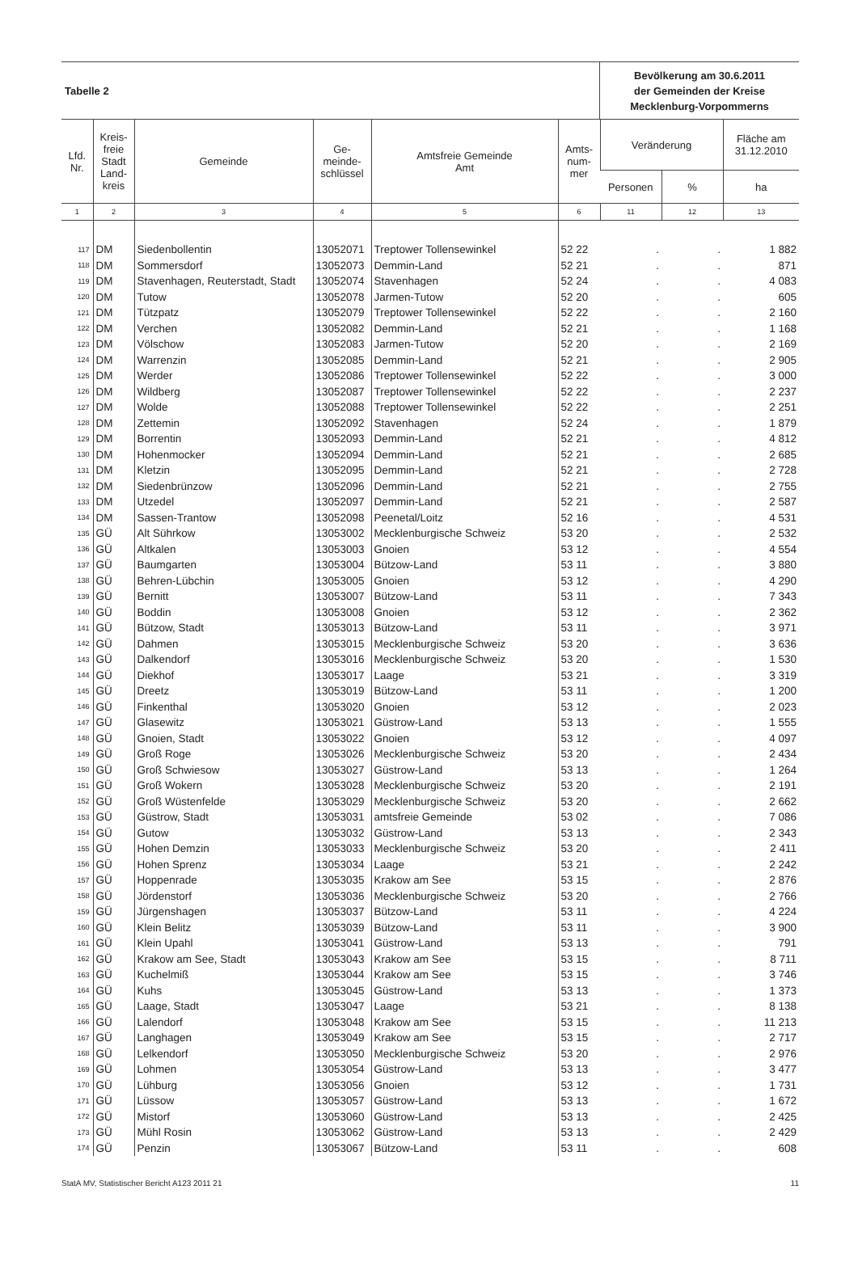| Tabelle 2 | Bevölkerung am 30.6.2011 der Gemeinden der Kreise Mecklenburg-Vorpommerns |
| Lfd. Nr. | Kreis- freie Stadt Land- kreis | Gemeinde | Ge- meinde- schlüssel | Amtsfreie Gemeinde Amt | Amts- num- mer | Veränderung | | Fläche am 31.12.2010 |
| --- | --- | --- | --- | --- | --- | --- | --- | --- |
| | | | | | | Personen | % | ha |
| 1 | 2 | 3 | 4 | 5 | 6 | 11 | 12 | 13 |
| 117 | DM | Siedenbollentin | 13052071 | Treptower Tollensewinkel | 52 22 | . | . | 1 882 |
| 118 | DM | Sommersdorf | 13052073 | Demmin-Land | 52 21 | . | . | 871 |
| 119 | DM | Stavenhagen, Reuterstadt, Stadt | 13052074 | Stavenhagen | 52 24 | . | . | 4 083 |
| 120 | DM | Tutow | 13052078 | Jarmen-Tutow | 52 20 | . | . | 605 |
| 121 | DM | Tützpatz | 13052079 | Treptower Tollensewinkel | 52 22 | . | . | 2 160 |
| 122 | DM | Verchen | 13052082 | Demmin-Land | 52 21 | . | . | 1 168 |
| 123 | DM | Völschow | 13052083 | Jarmen-Tutow | 52 20 | . | . | 2 169 |
| 124 | DM | Warrenzin | 13052085 | Demmin-Land | 52 21 | . | . | 2 905 |
| 125 | DM | Werder | 13052086 | Treptower Tollensewinkel | 52 22 | . | . | 3 000 |
| 126 | DM | Wildberg | 13052087 | Treptower Tollensewinkel | 52 22 | . | . | 2 237 |
| 127 | DM | Wolde | 13052088 | Treptower Tollensewinkel | 52 22 | . | . | 2 251 |
| 128 | DM | Zettemin | 13052092 | Stavenhagen | 52 24 | . | . | 1 879 |
| 129 | DM | Borrentin | 13052093 | Demmin-Land | 52 21 | . | . | 4 812 |
| 130 | DM | Hohenmocker | 13052094 | Demmin-Land | 52 21 | . | . | 2 685 |
| 131 | DM | Kletzin | 13052095 | Demmin-Land | 52 21 | . | . | 2 728 |
| 132 | DM | Siedenbrünzow | 13052096 | Demmin-Land | 52 21 | . | . | 2 755 |
| 133 | DM | Utzedel | 13052097 | Demmin-Land | 52 21 | . | . | 2 587 |
| 134 | DM | Sassen-Trantow | 13052098 | Peenetal/Loitz | 52 16 | . | . | 4 531 |
| 135 | GÜ | Alt Sührkow | 13053002 | Mecklenburgische Schweiz | 53 20 | . | . | 2 532 |
| 136 | GÜ | Altkalen | 13053003 | Gnoien | 53 12 | . | . | 4 554 |
| 137 | GÜ | Baumgarten | 13053004 | Bützow-Land | 53 11 | . | . | 3 880 |
| 138 | GÜ | Behren-Lübchin | 13053005 | Gnoien | 53 12 | . | . | 4 290 |
| 139 | GÜ | Bernitt | 13053007 | Bützow-Land | 53 11 | . | . | 7 343 |
| 140 | GÜ | Boddin | 13053008 | Gnoien | 53 12 | . | . | 2 362 |
| 141 | GÜ | Bützow, Stadt | 13053013 | Bützow-Land | 53 11 | . | . | 3 971 |
| 142 | GÜ | Dahmen | 13053015 | Mecklenburgische Schweiz | 53 20 | . | . | 3 636 |
| 143 | GÜ | Dalkendorf | 13053016 | Mecklenburgische Schweiz | 53 20 | . | . | 1 530 |
| 144 | GÜ | Diekhof | 13053017 | Laage | 53 21 | . | . | 3 319 |
| 145 | GÜ | Dreetz | 13053019 | Bützow-Land | 53 11 | . | . | 1 200 |
| 146 | GÜ | Finkenthal | 13053020 | Gnoien | 53 12 | . | . | 2 023 |
| 147 | GÜ | Glasewitz | 13053021 | Güstrow-Land | 53 13 | . | . | 1 555 |
| 148 | GÜ | Gnoien, Stadt | 13053022 | Gnoien | 53 12 | . | . | 4 097 |
| 149 | GÜ | Groß Roge | 13053026 | Mecklenburgische Schweiz | 53 20 | . | . | 2 434 |
| 150 | GÜ | Groß Schwiesow | 13053027 | Güstrow-Land | 53 13 | . | . | 1 264 |
| 151 | GÜ | Groß Wokern | 13053028 | Mecklenburgische Schweiz | 53 20 | . | . | 2 191 |
| 152 | GÜ | Groß Wüstenfelde | 13053029 | Mecklenburgische Schweiz | 53 20 | . | . | 2 662 |
| 153 | GÜ | Güstrow, Stadt | 13053031 | amtsfreie Gemeinde | 53 02 | . | . | 7 086 |
| 154 | GÜ | Gutow | 13053032 | Güstrow-Land | 53 13 | . | . | 2 343 |
| 155 | GÜ | Hohen Demzin | 13053033 | Mecklenburgische Schweiz | 53 20 | . | . | 2 411 |
| 156 | GÜ | Hohen Sprenz | 13053034 | Laage | 53 21 | . | . | 2 242 |
| 157 | GÜ | Hoppenrade | 13053035 | Krakow am See | 53 15 | . | . | 2 876 |
| 158 | GÜ | Jördenstorf | 13053036 | Mecklenburgische Schweiz | 53 20 | . | . | 2 766 |
| 159 | GÜ | Jürgenshagen | 13053037 | Bützow-Land | 53 11 | . | . | 4 224 |
| 160 | GÜ | Klein Belitz | 13053039 | Bützow-Land | 53 11 | . | . | 3 900 |
| 161 | GÜ | Klein Upahl | 13053041 | Güstrow-Land | 53 13 | . | . | 791 |
| 162 | GÜ | Krakow am See, Stadt | 13053043 | Krakow am See | 53 15 | . | . | 8 711 |
| 163 | GÜ | Kuchelmiß | 13053044 | Krakow am See | 53 15 | . | . | 3 746 |
| 164 | GÜ | Kuhs | 13053045 | Güstrow-Land | 53 13 | . | . | 1 373 |
| 165 | GÜ | Laage, Stadt | 13053047 | Laage | 53 21 | . | . | 8 138 |
| 166 | GÜ | Lalendorf | 13053048 | Krakow am See | 53 15 | . | . | 11 213 |
| 167 | GÜ | Langhagen | 13053049 | Krakow am See | 53 15 | . | . | 2 717 |
| 168 | GÜ | Lelkendorf | 13053050 | Mecklenburgische Schweiz | 53 20 | . | . | 2 976 |
| 169 | GÜ | Lohmen | 13053054 | Güstrow-Land | 53 13 | . | . | 3 477 |
| 170 | GÜ | Lühburg | 13053056 | Gnoien | 53 12 | . | . | 1 731 |
| 171 | GÜ | Lüssow | 13053057 | Güstrow-Land | 53 13 | . | . | 1 672 |
| 172 | GÜ | Mistorf | 13053060 | Güstrow-Land | 53 13 | . | . | 2 425 |
| 173 | GÜ | Mühl Rosin | 13053062 | Güstrow-Land | 53 13 | . | . | 2 429 |
| 174 | GÜ | Penzin | 13053067 | Bützow-Land | 53 11 | . | . | 608 |
StatA MV, Statistischer Bericht A123 2011 21 11